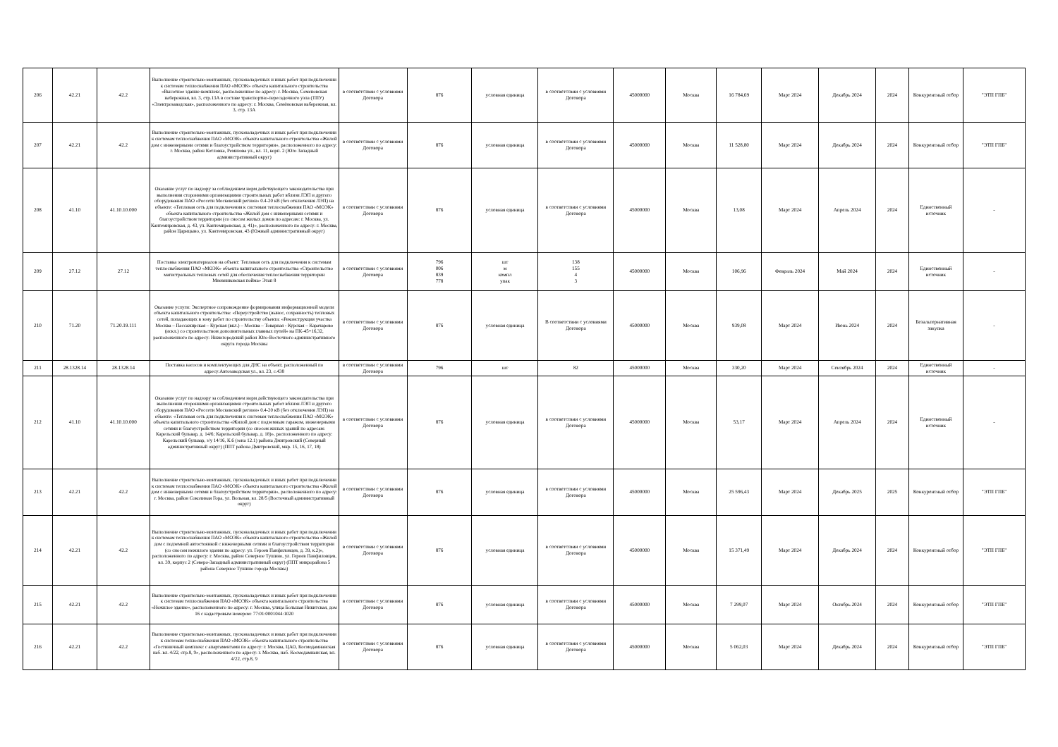| 206 | 42.21 | 42.2 | Выполнение строительно-монтажных, пусконаладочных и иных работ при подключении к системам теплоснабжения ПАО «МОЭК» объекта капитального строительства «Высотное здание-комплекс, расположенное по адресу: г. Москва, Семеновская набережная, вл. 3, стр.13А в составе транспортно-пересадочного узла (ТПУ) «Электрозаводская», расположенного по адресу: г. Москва, Семёновская набережная, вл. 3, стр. 13А | в соответствии с условиями Договора | 876 | условная единица | в соответствии с условиями Договора | 45000000 | Москва | 16 784,69 | Март 2024 | Декабрь 2024 | 2024 | Конкурентный отбор | "ЭТП ГПБ" |
| 207 | 42.21 | 42.2 | Выполнение строительно-монтажных, пусконаладочных и иных работ при подключении к системам теплоснабжения ПАО «МОЭК» объекта капитального строительства «Жилой дом с инженерными сетями и благоустройством территории», расположенного по адресу: г. Москва, район Котловка, Ремизова ул., вл. 11, корп. 2 (Юго Западный административный округ) | в соответствии с условиями Договора | 876 | условная единица | в соответствии с условиями Договора | 45000000 | Москва | 11 528,80 | Март 2024 | Декабрь 2024 | 2024 | Конкурентный отбор | "ЭТП ГПБ" |
| 208 | 41.10 | 41.10.10.000 | Оказание услуг по надзору за соблюдением норм действующего законодательства при выполнении сторонними организациями строительных работ вблизи ЛЭП и другого оборудования ПАО «Россети Московский регион» 0.4-20 кВ (без отключения ЛЭП) на объекте: «Тепловая сеть для подключения к системам теплоснабжения ПАО «МОЭК» объекта капитального строительства «Жилой дом с инженерными сетями и благоустройством территории (со сносом жилых домов по адресам: г. Москва, ул. Кантемировская, д. 43, ул. Кантемировская, д. 41)», расположенного по адресу: г. Москва, район Царицыно, ул. Кантемировская, 43 (Южный административный округ) | в соответствии с условиями Договора | 876 | условная единица | в соответствии с условиями Договора | 45000000 | Москва | 13,08 | Март 2024 | Апрель 2024 | 2024 | Единственный источник | - |
| 209 | 27.12 | 27.12 | Поставка электроматериалов на объект: Тепловая сеть для подключения к системам теплоснабжения ПАО «МОЭК» объекта капитального строительства «Строительство магистральных тепловых сетей для обеспечения теплоснабжения территории Мневниковская пойма» Этап 8 | в соответствии с условиями Договора | 796 006 839 778 | шт м компл упак | 138 155 4 3 | 45000000 | Москва | 106,96 | Февраль 2024 | Май 2024 | 2024 | Единственный источник | - |
| 210 | 71.20 | 71.20.19.111 | Оказание услуги: Экспертное сопровождение формирования информационной модели объекта капитального строительства: «Переустройство (вынос, сохранность) тепловых сетей, попадающих в зону работ по строительству объекта: «Реконструкция участка Москва – Пассажирская – Курская (вкл.) – Москва – Товарная - Курская – Карачарово (искл.) со строительством дополнительных главных путей» на ПК-45+16,32, расположенного по адресу: Нижегородский район Юго-Восточного административного округа города Москвы | в соответствии с условиями Договора | 876 | условная единица | В соответствии с условиями Договора | 45000000 | Москва | 939,08 | Март 2024 | Июнь 2024 | 2024 | Безальтернативная закупка | - |
| 211 | 28.1328.14 | 28.1328.14 | Поставка насосов и комплектующих для ДНС на объект, расположенный по адресу:Автозаводская ул., вл. 23, с.438 | в соответствии с условиями Договора | 796 | шт | 82 | 45000000 | Москва | 330,20 | Март 2024 | Сентябрь 2024 | 2024 | Единственный источник | - |
| 212 | 41.10 | 41.10.10.000 | Оказание услуг по надзору за соблюдением норм действующего законодательства при выполнении сторонними организациями строительных работ вблизи ЛЭП и другого оборудования ПАО «Россети Московский регион» 0.4-20 кВ (без отключения ЛЭП) на объекте: «Тепловая сеть для подключения к системам теплоснабжения ПАО «МОЭК» объекта капитального строительства «Жилой дом с подземным гаражом, инженерными сетями и благоустройством территории (со сносом жилых зданий по адресам: Карельский бульвар, д. 14/6; Карельский бульвар, д. 18)», расположенного по адресу: Карельский бульвар, з/у 14/16, К.6 (зона 12.1) района Дмитровский (Северный административный округ) (ППТ района Дмитровский, мкр. 15, 16, 17, 18) | в соответствии с условиями Договора | 876 | условная единица | в соответствии с условиями Договора | 45000000 | Москва | 53,17 | Март 2024 | Апрель 2024 | 2024 | Единственный источник | - |
| 213 | 42.21 | 42.2 | Выполнение строительно-монтажных, пусконаладочных и иных работ при подключении к системам теплоснабжения ПАО «МОЭК» объекта капитального строительства «Жилой дом с инженерными сетями и благоустройством территории», расположенного по адресу: г. Москва, район Соколиная Гора, ул. Вольная, вл. 28/5 (Восточный административный округ) | в соответствии с условиями Договора | 876 | условная единица | в соответствии с условиями Договора | 45000000 | Москва | 25 596,43 | Март 2024 | Декабрь 2025 | 2025 | Конкурентный отбор | "ЭТП ГПБ" |
| 214 | 42.21 | 42.2 | Выполнение строительно-монтажных, пусконаладочных и иных работ при подключении к системам теплоснабжения ПАО «МОЭК» объекта капитального строительства «Жилой дом с подземной автостоянкой с инженерными сетями и благоустройством территории (со сносом нежилого здания по адресу: ул. Героев Панфиловцев, д. 39, к.2)», расположенного по адресу: г. Москва, район Северное Тушино, ул. Героев Панфиловцев, вл. 39, корпус 2 (Северо-Западный административный округ) (ППТ микрорайона 5 района Северное Тушино города Москвы) | в соответствии с условиями Договора | 876 | условная единица | в соответствии с условиями Договора | 45000000 | Москва | 15 371,49 | Март 2024 | Декабрь 2024 | 2024 | Конкурентный отбор | "ЭТП ГПБ" |
| 215 | 42.21 | 42.2 | Выполнение строительно-монтажных, пусконаладочных и иных работ при подключении к системам теплоснабжения ПАО «МОЭК» объекта капитального строительства «Нежилое здание», расположенного по адресу: г. Москва, улица Большая Никитская, дом 16 с кадастровым номером: 77:01:0001044:1020 | в соответствии с условиями Договора | 876 | условная единица | в соответствии с условиями Договора | 45000000 | Москва | 7 299,07 | Март 2024 | Октябрь 2024 | 2024 | Конкурентный отбор | "ЭТП ГПБ" |
| 216 | 42.21 | 42.2 | Выполнение строительно-монтажных, пусконаладочных и иных работ при подключении к системам теплоснабжения ПАО «МОЭК» объекта капитального строительства «Гостиничный комплекс с апартаментами по адресу: г. Москва, ЦАО, Космодамианская наб. вл. 4/22, стр.8, 9», расположенного по адресу: г. Москва, наб. Космодамианская, вл. 4/22, стр.8, 9 | в соответствии с условиями Договора | 876 | условная единица | в соответствии с условиями Договора | 45000000 | Москва | 5 062,03 | Март 2024 | Декабрь 2024 | 2024 | Конкурентный отбор | "ЭТП ГПБ" |